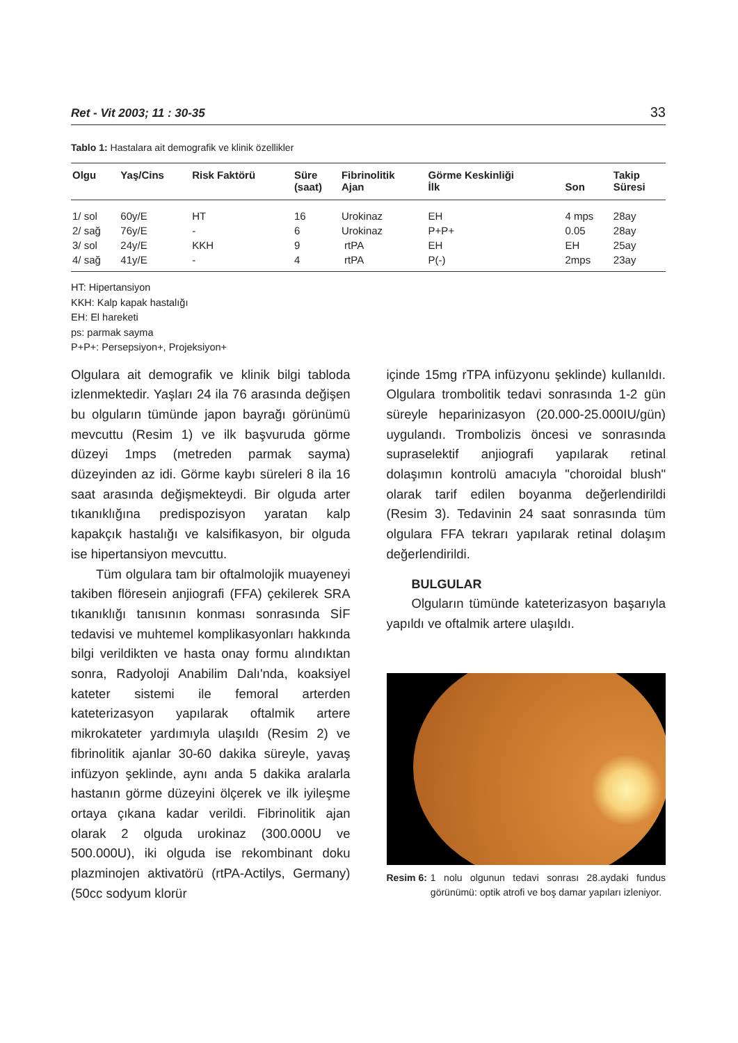Ret - Vit 2003; 11 : 30-35 33
Tablo 1: Hastalara ait demografik ve klinik özellikler
| Olgu | Yaş/Cins | Risk Faktörü | Süre (saat) | Fibrinolitik Ajan | Görme Keskinliği İlk | Son | Takip Süresi |
| --- | --- | --- | --- | --- | --- | --- | --- |
| 1/ sol | 60y/E | HT | 16 | Urokinaz | EH | 4 mps | 28ay |
| 2/ sağ | 76y/E | - | 6 | Urokinaz | P+P+ | 0.05 | 28ay |
| 3/ sol | 24y/E | KKH | 9 | rtPA | EH | EH | 25ay |
| 4/ sağ | 41y/E | - | 4 | rtPA | P(-) | 2mps | 23ay |
HT: Hipertansiyon
KKH: Kalp kapak hastalığı
EH: El hareketi
ps: parmak sayma
P+P+: Persepsiyon+, Projeksiyon+
Olgulara ait demografik ve klinik bilgi tabloda izlenmektedir. Yaşları 24 ila 76 arasında değişen bu olguların tümünde japon bayrağı görünümü mevcuttu (Resim 1) ve ilk başvuruda görme düzeyi 1mps (metreden parmak sayma) düzeyinden az idi. Görme kaybı süreleri 8 ila 16 saat arasında değişmekteydi. Bir olguda arter tıkanıklığına predispozisyon yaratan kalp kapakçık hastalığı ve kalsifikasyon, bir olguda ise hipertansiyon mevcuttu.
Tüm olgulara tam bir oftalmolojik muayeneyi takiben flöresein anjiografi (FFA) çekilerek SRA tıkanıklığı tanısının konması sonrasında SİF tedavisi ve muhtemel komplikasyonları hakkında bilgi verildikten ve hasta onay formu alındıktan sonra, Radyoloji Anabilim Dalı'nda, koaksiyel kateter sistemi ile femoral arterden kateterizasyon yapılarak oftalmik artere mikrokateter yardımıyla ulaşıldı (Resim 2) ve fibrinolitik ajanlar 30-60 dakika süreyle, yavaş infüzyon şeklinde, aynı anda 5 dakika aralarla hastanın görme düzeyini ölçerek ve ilk iyileşme ortaya çıkana kadar verildi. Fibrinolitik ajan olarak 2 olguda urokinaz (300.000U ve 500.000U), iki olguda ise rekombinant doku plazminojen aktivatörü (rtPA-Actilys, Germany) (50cc sodyum klorür
içinde 15mg rTPA infüzyonu şeklinde) kullanıldı. Olgulara trombolitik tedavi sonrasında 1-2 gün süreyle heparinizasyon (20.000-25.000IU/gün) uygulandı. Trombolizis öncesi ve sonrasında supraselektif anjiografi yapılarak retinal dolaşımın kontrolü amacıyla "choroidal blush" olarak tarif edilen boyanma değerlendirildi (Resim 3). Tedavinin 24 saat sonrasında tüm olgulara FFA tekrarı yapılarak retinal dolaşım değerlendirildi.
BULGULAR
Olguların tümünde kateterizasyon başarıyla yapıldı ve oftalmik artere ulaşıldı.
Resim 6: 1 nolu olgunun tedavi sonrası 28.aydaki fundus görünümü: optik atrofi ve boş damar yapıları izleniyor.